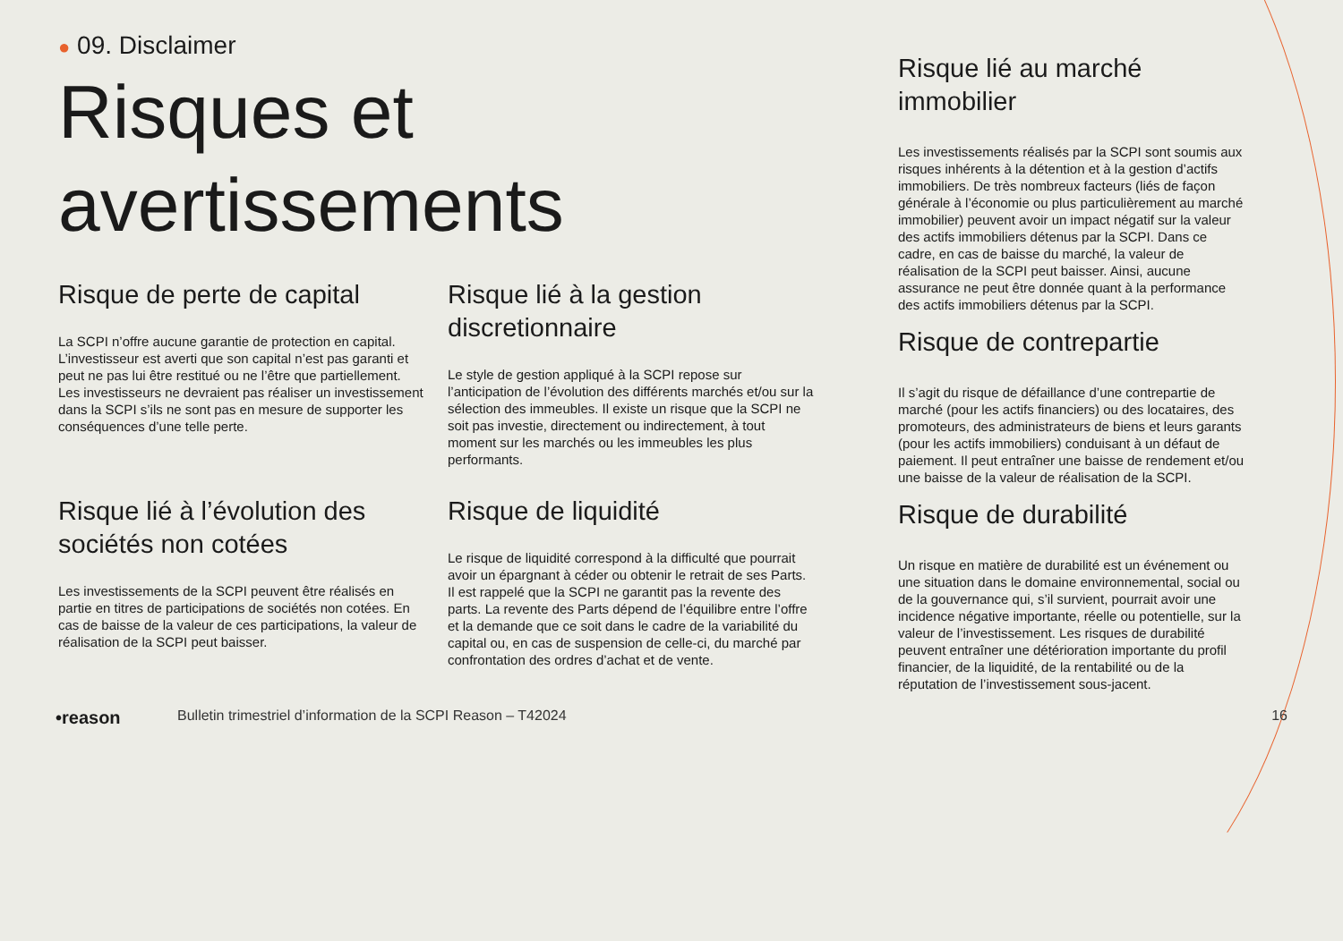● 09. Disclaimer
Risques et
avertissements
Risque de perte de capital
La SCPI n’offre aucune garantie de protection en capital. L’investisseur est averti que son capital n’est pas garanti et peut ne pas lui être restitué ou ne l’être que partiellement. Les investisseurs ne devraient pas réaliser un investissement dans la SCPI s’ils ne sont pas en mesure de supporter les conséquences d’une telle perte.
Risque lié à la gestion discretionnaire
Le style de gestion appliqué à la SCPI repose sur l’anticipation de l’évolution des différents marchés et/ou sur la sélection des immeubles. Il existe un risque que la SCPI ne soit pas investie, directement ou indirectement, à tout moment sur les marchés ou les immeubles les plus performants.
Risque lié à l’évolution des sociétés non cotées
Les investissements de la SCPI peuvent être réalisés en partie en titres de participations de sociétés non cotées. En cas de baisse de la valeur de ces participations, la valeur de réalisation de la SCPI peut baisser.
Risque de liquidité
Le risque de liquidité correspond à la difficulté que pourrait avoir un épargnant à céder ou obtenir le retrait de ses Parts. Il est rappelé que la SCPI ne garantit pas la revente des parts. La revente des Parts dépend de l’équilibre entre l’offre et la demande que ce soit dans le cadre de la variabilité du capital ou, en cas de suspension de celle-ci, du marché par confrontation des ordres d’achat et de vente.
Risque lié au marché immobilier
Les investissements réalisés par la SCPI sont soumis aux risques inhérents à la détention et à la gestion d’actifs immobiliers. De très nombreux facteurs (liés de façon générale à l’économie ou plus particulièrement au marché immobilier) peuvent avoir un impact négatif sur la valeur des actifs immobiliers détenus par la SCPI. Dans ce cadre, en cas de baisse du marché, la valeur de réalisation de la SCPI peut baisser. Ainsi, aucune assurance ne peut être donnée quant à la performance des actifs immobiliers détenus par la SCPI.
Risque de contrepartie
Il s’agit du risque de défaillance d’une contrepartie de marché (pour les actifs financiers) ou des locataires, des promoteurs, des administrateurs de biens et leurs garants (pour les actifs immobiliers) conduisant à un défaut de paiement. Il peut entraîner une baisse de rendement et/ou une baisse de la valeur de réalisation de la SCPI.
Risque de durabilité
Un risque en matière de durabilité est un événement ou une situation dans le domaine environnemental, social ou de la gouvernance qui, s’il survient, pourrait avoir une incidence négative importante, réelle ou potentielle, sur la valeur de l’investissement. Les risques de durabilité peuvent entraîner une détérioration importante du profil financier, de la liquidité, de la rentabilité ou de la réputation de l’investissement sous-jacent.
•reason Bulletin trimestriel d’information de la SCPI Reason – T42024 16